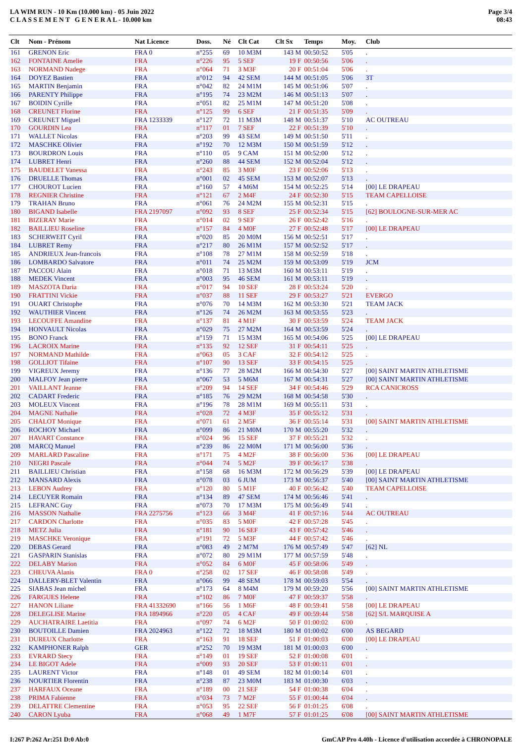LA WIM RUN - 10 Km (10.000 km) - 05 Juin 2022
C L A S S E M E N T G E N E R A L - 10.000 km
Page 3/4
08:43
| Clt | Nom - Prénom | Nat Licence | Doss. | Né | Clt Cat | Clt Sx | Temps | Moy. | Club |
| --- | --- | --- | --- | --- | --- | --- | --- | --- | --- |
| 161 | GRENON Eric | FRA 0 | n°255 | 69 | 10 M3M | 143 M | 00:50:52 | 5'05 | . |
| 162 | FONTAINE Amelie | FRA | n°226 | 95 | 5 SEF | 19 F | 00:50:56 | 5'06 | . |
| 163 | NORMAND Nadege | FRA | n°064 | 71 | 3 M3F | 20 F | 00:51:04 | 5'06 | . |
| 164 | DOYEZ Bastien | FRA | n°012 | 94 | 42 SEM | 144 M | 00:51:05 | 5'06 | 3T |
| 165 | MARTIN Benjamin | FRA | n°042 | 82 | 24 M1M | 145 M | 00:51:06 | 5'07 | . |
| 166 | PARENTY Philippe | FRA | n°195 | 74 | 23 M2M | 146 M | 00:51:13 | 5'07 | . |
| 167 | BOIDIN Cyrille | FRA | n°051 | 82 | 25 M1M | 147 M | 00:51:20 | 5'08 | . |
| 168 | CREUNET Florine | FRA | n°125 | 99 | 6 SEF | 21 F | 00:51:35 | 5'09 | . |
| 169 | CREUNET Miguel | FRA 1233339 | n°127 | 72 | 11 M3M | 148 M | 00:51:37 | 5'10 | AC OUTREAU |
| 170 | GOURDIN Lea | FRA | n°117 | 01 | 7 SEF | 22 F | 00:51:39 | 5'10 | . |
| 171 | WALLET Nicolas | FRA | n°203 | 99 | 43 SEM | 149 M | 00:51:50 | 5'11 | . |
| 172 | MASCHKE Olivier | FRA | n°192 | 70 | 12 M3M | 150 M | 00:51:59 | 5'12 | . |
| 173 | BOURDRON Louis | FRA | n°110 | 05 | 9 CAM | 151 M | 00:52:00 | 5'12 | . |
| 174 | LUBRET Henri | FRA | n°260 | 88 | 44 SEM | 152 M | 00:52:04 | 5'12 | . |
| 175 | BAUDELET Vanessa | FRA | n°243 | 85 | 3 M0F | 23 F | 00:52:06 | 5'13 | . |
| 176 | DRUELLE Thomas | FRA | n°001 | 02 | 45 SEM | 153 M | 00:52:07 | 5'13 | . |
| 177 | CHOUROT Lucien | FRA | n°160 | 57 | 4 M6M | 154 M | 00:52:25 | 5'14 | [00] LE DRAPEAU |
| 178 | REGNIER Christine | FRA | n°121 | 67 | 2 M4F | 24 F | 00:52:30 | 5'15 | TEAM CAPELLOISE |
| 179 | TRAHAN Bruno | FRA | n°061 | 76 | 24 M2M | 155 M | 00:52:31 | 5'15 | . |
| 180 | BIGAND Isabelle | FRA 2197097 | n°092 | 93 | 8 SEF | 25 F | 00:52:34 | 5'15 | [62] BOULOGNE-SUR-MER AC |
| 181 | BIZERAY Marie | FRA | n°014 | 02 | 9 SEF | 26 F | 00:52:42 | 5'16 | . |
| 182 | BAILLIEU Roseline | FRA | n°157 | 84 | 4 M0F | 27 F | 00:52:48 | 5'17 | [00] LE DRAPEAU |
| 183 | SCHERWEIT Cyril | FRA | n°020 | 85 | 20 M0M | 156 M | 00:52:51 | 5'17 | . |
| 184 | LUBRET Remy | FRA | n°217 | 80 | 26 M1M | 157 M | 00:52:52 | 5'17 | . |
| 185 | ANDRIEUX Jean-francois | FRA | n°108 | 78 | 27 M1M | 158 M | 00:52:59 | 5'18 | . |
| 186 | LOMBARDO Salvatore | FRA | n°011 | 74 | 25 M2M | 159 M | 00:53:09 | 5'19 | JCM |
| 187 | PACCOU Alain | FRA | n°018 | 71 | 13 M3M | 160 M | 00:53:11 | 5'19 | . |
| 188 | MEDEK Vincent | FRA | n°003 | 95 | 46 SEM | 161 M | 00:53:11 | 5'19 | . |
| 189 | MASZOTA Daria | FRA | n°017 | 94 | 10 SEF | 28 F | 00:53:24 | 5'20 | . |
| 190 | FRATTINI Vickie | FRA | n°037 | 88 | 11 SEF | 29 F | 00:53:27 | 5'21 | EVERGO |
| 191 | OUART Christophe | FRA | n°076 | 70 | 14 M3M | 162 M | 00:53:30 | 5'21 | TEAM JACK |
| 192 | WAUTHIER Vincent | FRA | n°126 | 74 | 26 M2M | 163 M | 00:53:55 | 5'23 | . |
| 193 | LECOUFFE Amandine | FRA | n°137 | 81 | 4 M1F | 30 F | 00:53:59 | 5'24 | TEAM JACK |
| 194 | HONVAULT Nicolas | FRA | n°029 | 75 | 27 M2M | 164 M | 00:53:59 | 5'24 | . |
| 195 | BONO Franck | FRA | n°159 | 71 | 15 M3M | 165 M | 00:54:06 | 5'25 | [00] LE DRAPEAU |
| 196 | LACROIX Marine | FRA | n°135 | 92 | 12 SEF | 31 F | 00:54:11 | 5'25 | . |
| 197 | NORMAND Mathilde | FRA | n°063 | 05 | 3 CAF | 32 F | 00:54:12 | 5'25 | . |
| 198 | GOLLIOT Tifaine | FRA | n°107 | 90 | 13 SEF | 33 F | 00:54:15 | 5'25 | . |
| 199 | VIGREUX Jeremy | FRA | n°136 | 77 | 28 M2M | 166 M | 00:54:30 | 5'27 | [00] SAINT MARTIN ATHLETISME |
| 200 | MALFOY Jean pierre | FRA | n°067 | 53 | 5 M6M | 167 M | 00:54:31 | 5'27 | [00] SAINT MARTIN ATHLETISME |
| 201 | VAILLANT Jeanne | FRA | n°209 | 94 | 14 SEF | 34 F | 00:54:46 | 5'29 | RCA CANICROSS |
| 202 | CADART Frederic | FRA | n°185 | 76 | 29 M2M | 168 M | 00:54:58 | 5'30 | . |
| 203 | MOLEUX Vincent | FRA | n°196 | 78 | 28 M1M | 169 M | 00:55:11 | 5'31 | . |
| 204 | MAGNE Nathalie | FRA | n°028 | 72 | 4 M3F | 35 F | 00:55:12 | 5'31 | . |
| 205 | CHALOT Monique | FRA | n°071 | 61 | 2 M5F | 36 F | 00:55:14 | 5'31 | [00] SAINT MARTIN ATHLETISME |
| 206 | ROCHOY Michael | FRA | n°099 | 86 | 21 M0M | 170 M | 00:55:20 | 5'32 | . |
| 207 | HAVART Constance | FRA | n°024 | 96 | 15 SEF | 37 F | 00:55:21 | 5'32 | . |
| 208 | MARCQ Manuel | FRA | n°239 | 86 | 22 M0M | 171 M | 00:56:00 | 5'36 | . |
| 209 | MARLARD Pascaline | FRA | n°171 | 75 | 4 M2F | 38 F | 00:56:00 | 5'36 | [00] LE DRAPEAU |
| 210 | NEGRI Pascale | FRA | n°044 | 74 | 5 M2F | 39 F | 00:56:17 | 5'38 | . |
| 211 | BAILLIEU Christian | FRA | n°158 | 68 | 16 M3M | 172 M | 00:56:29 | 5'39 | [00] LE DRAPEAU |
| 212 | MANSARD Alexis | FRA | n°078 | 03 | 6 JUM | 173 M | 00:56:37 | 5'40 | [00] SAINT MARTIN ATHLETISME |
| 213 | LEBON Audrey | FRA | n°120 | 80 | 5 M1F | 40 F | 00:56:42 | 5'40 | TEAM CAPELLOISE |
| 214 | LECUYER Romain | FRA | n°134 | 89 | 47 SEM | 174 M | 00:56:46 | 5'41 | . |
| 215 | LEFRANC Guy | FRA | n°073 | 70 | 17 M3M | 175 M | 00:56:49 | 5'41 | . |
| 216 | MASSON Nathalie | FRA 2275756 | n°123 | 66 | 3 M4F | 41 F | 00:57:16 | 5'44 | AC OUTREAU |
| 217 | CARDON Charlotte | FRA | n°035 | 83 | 5 M0F | 42 F | 00:57:28 | 5'45 | . |
| 218 | METZ Julia | FRA | n°181 | 90 | 16 SEF | 43 F | 00:57:42 | 5'46 | . |
| 219 | MASCHKE Veronique | FRA | n°191 | 72 | 5 M3F | 44 F | 00:57:42 | 5'46 | . |
| 220 | DEBAS Gerard | FRA | n°083 | 49 | 2 M7M | 176 M | 00:57:49 | 5'47 | [62] NL |
| 221 | GASPARIN Stanislas | FRA | n°072 | 80 | 29 M1M | 177 M | 00:57:59 | 5'48 | . |
| 222 | DELABY Marion | FRA | n°052 | 84 | 6 M0F | 45 F | 00:58:06 | 5'49 | . |
| 223 | CHEUVA Alanis | FRA 0 | n°258 | 02 | 17 SEF | 46 F | 00:58:08 | 5'49 | . |
| 224 | DALLERY-BLET Valentin | FRA | n°066 | 99 | 48 SEM | 178 M | 00:59:03 | 5'54 | . |
| 225 | SIABAS Jean michel | FRA | n°173 | 64 | 8 M4M | 179 M | 00:59:20 | 5'56 | [00] SAINT MARTIN ATHLETISME |
| 226 | FARGUES Helene | FRA | n°102 | 86 | 7 M0F | 47 F | 00:59:37 | 5'58 | . |
| 227 | HANON Liliane | FRA 41332690 | n°166 | 56 | 1 M6F | 48 F | 00:59:41 | 5'58 | [00] LE DRAPEAU |
| 228 | DELEGLISE Marine | FRA 1894966 | n°220 | 05 | 4 CAF | 49 F | 00:59:44 | 5'58 | [62] S/L MARQUISE A |
| 229 | AUCHATRAIRE Laetitia | FRA | n°097 | 74 | 6 M2F | 50 F | 01:00:02 | 6'00 | . |
| 230 | BOUTOILLE Damien | FRA 2024963 | n°122 | 72 | 18 M3M | 180 M | 01:00:02 | 6'00 | AS BEGARD |
| 231 | DUREUX Charlotte | FRA | n°163 | 91 | 18 SEF | 51 F | 01:00:03 | 6'00 | [00] LE DRAPEAU |
| 232 | KAMPHONER Ralph | GER | n°252 | 70 | 19 M3M | 181 M | 01:00:03 | 6'00 | . |
| 233 | EVRARD Stecy | FRA | n°149 | 01 | 19 SEF | 52 F | 01:00:08 | 6'01 | . |
| 234 | LE BIGOT Adele | FRA | n°009 | 93 | 20 SEF | 53 F | 01:00:11 | 6'01 | . |
| 235 | LAURENT Victor | FRA | n°148 | 01 | 49 SEM | 182 M | 01:00:14 | 6'01 | . |
| 236 | NOURTIER Florentin | FRA | n°238 | 87 | 23 M0M | 183 M | 01:00:30 | 6'03 | . |
| 237 | HARFAUX Oceane | FRA | n°189 | 00 | 21 SEF | 54 F | 01:00:38 | 6'04 | . |
| 238 | PRIMA Fabienne | FRA | n°034 | 73 | 7 M2F | 55 F | 01:00:44 | 6'04 | . |
| 239 | DELATTRE Clementine | FRA | n°053 | 95 | 22 SEF | 56 F | 01:01:25 | 6'08 | . |
| 240 | CARON Lyuba | FRA | n°068 | 49 | 1 M7F | 57 F | 01:01:25 | 6'08 | [00] SAINT MARTIN ATHLETISME |
I:267 P:262 Ar:251 D:0 Ab:0 GmCAP Pro 4.40h - Licence d'utilisation accordée à CHRONOPALE